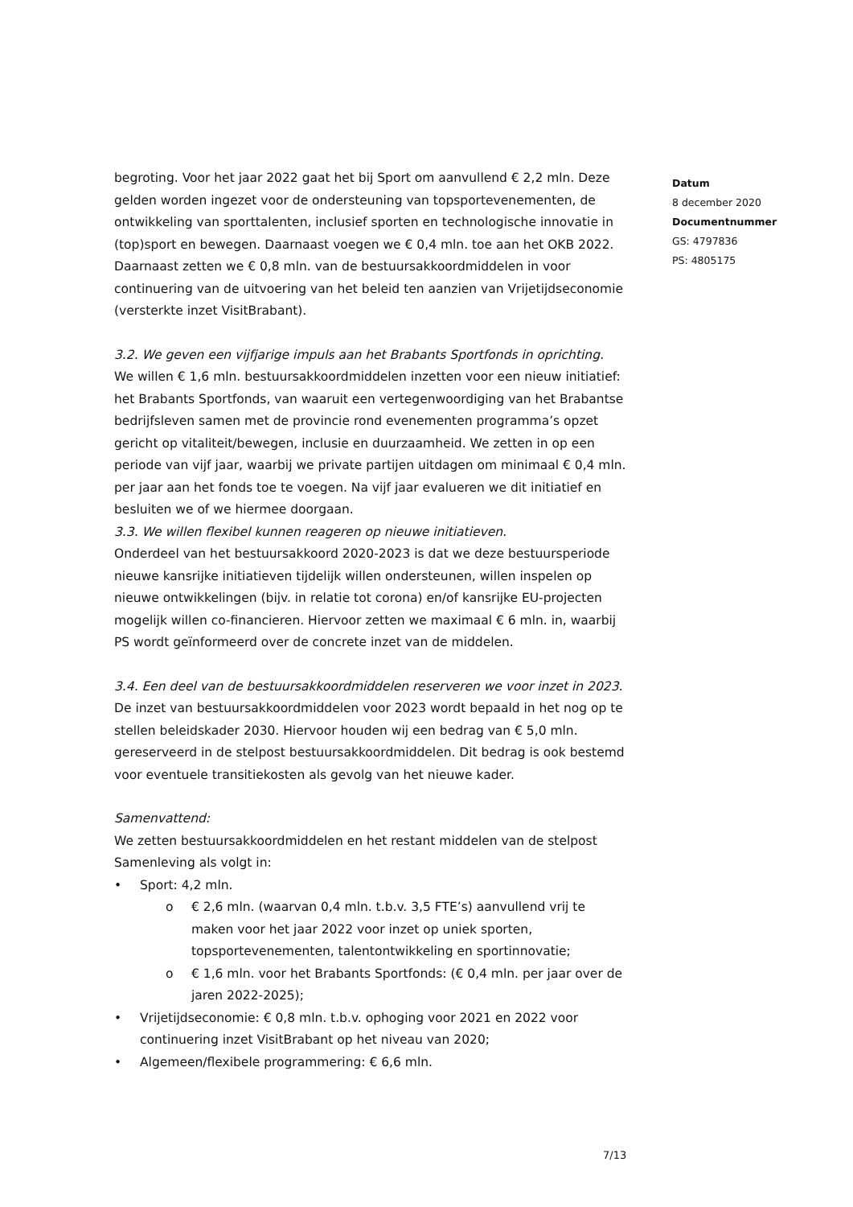Datum
8 december 2020
Documentnummer
GS: 4797836
PS: 4805175
begroting. Voor het jaar 2022 gaat het bij Sport om aanvullend € 2,2 mln. Deze gelden worden ingezet voor de ondersteuning van topsportevenementen, de ontwikkeling van sporttalenten, inclusief sporten en technologische innovatie in (top)sport en bewegen. Daarnaast voegen we € 0,4 mln. toe aan het OKB 2022. Daarnaast zetten we € 0,8 mln. van de bestuursakkoordmiddelen in voor continuering van de uitvoering van het beleid ten aanzien van Vrijetijdseconomie (versterkte inzet VisitBrabant).
3.2. We geven een vijfjarige impuls aan het Brabants Sportfonds in oprichting.
We willen € 1,6 mln. bestuursakkoordmiddelen inzetten voor een nieuw initiatief: het Brabants Sportfonds, van waaruit een vertegenwoordiging van het Brabantse bedrijfsleven samen met de provincie rond evenementen programma’s opzet gericht op vitaliteit/bewegen, inclusie en duurzaamheid. We zetten in op een periode van vijf jaar, waarbij we private partijen uitdagen om minimaal € 0,4 mln. per jaar aan het fonds toe te voegen. Na vijf jaar evalueren we dit initiatief en besluiten we of we hiermee doorgaan.
3.3. We willen flexibel kunnen reageren op nieuwe initiatieven.
Onderdeel van het bestuursakkoord 2020-2023 is dat we deze bestuursperiode nieuwe kansrijke initiatieven tijdelijk willen ondersteunen, willen inspelen op nieuwe ontwikkelingen (bijv. in relatie tot corona) en/of kansrijke EU-projecten mogelijk willen co-financieren. Hiervoor zetten we maximaal € 6 mln. in, waarbij PS wordt geïnformeerd over de concrete inzet van de middelen.
3.4. Een deel van de bestuursakkoordmiddelen reserveren we voor inzet in 2023.
De inzet van bestuursakkoordmiddelen voor 2023 wordt bepaald in het nog op te stellen beleidskader 2030. Hiervoor houden wij een bedrag van € 5,0 mln. gereserveerd in de stelpost bestuursakkoordmiddelen. Dit bedrag is ook bestemd voor eventuele transitiekosten als gevolg van het nieuwe kader.
Samenvattend:
We zetten bestuursakkoordmiddelen en het restant middelen van de stelpost Samenleving als volgt in:
• Sport: 4,2 mln.
o € 2,6 mln. (waarvan 0,4 mln. t.b.v. 3,5 FTE’s) aanvullend vrij te maken voor het jaar 2022 voor inzet op uniek sporten, topsportevenementen, talentontwikkeling en sportinnovatie;
o € 1,6 mln. voor het Brabants Sportfonds: (€ 0,4 mln. per jaar over de jaren 2022-2025);
• Vrijetijdseconomie: € 0,8 mln. t.b.v. ophoging voor 2021 en 2022 voor continuering inzet VisitBrabant op het niveau van 2020;
• Algemeen/flexibele programmering: € 6,6 mln.
7/13